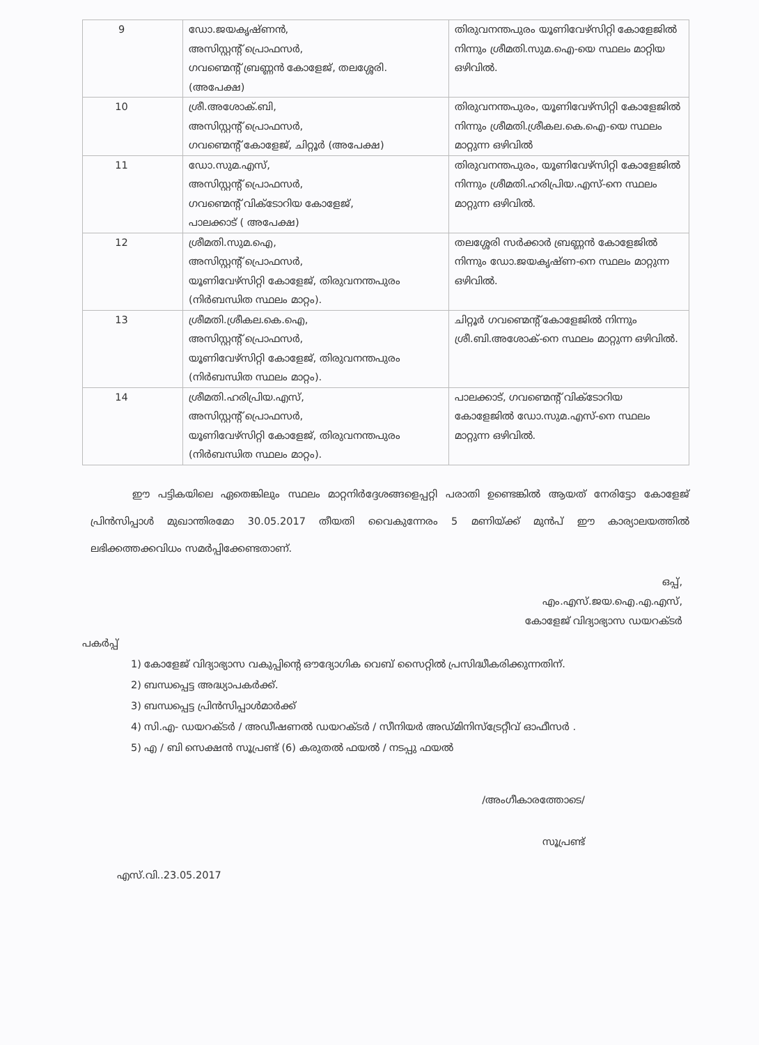| 9 | ഡോ.ജയകൃഷ്ണൻ, അസിസ്റ്റന്റ് പ്രൊഫസർ, ഗവണ്മെന്റ് ബ്രണ്ണൻ കോളേജ്, തലശ്ശേരി. (അപേക്ഷ) | തിരുവനന്തപുരം യൂണിവേഴ്സിറ്റി കോളേജിൽ നിന്നും ശ്രീമതി.സുമ.ഐ-യെ സ്ഥലം മാറ്റിയ ഒഴിവിൽ. |
| 10 | ശ്രീ.അശോക്.ബി, അസിസ്റ്റന്റ് പ്രൊഫസർ, ഗവണ്മെന്റ് കോളേജ്, ചിറ്റൂർ (അപേക്ഷ) | തിരുവനന്തപുരം, യൂണിവേഴ്സിറ്റി കോളേജിൽ നിന്നും ശ്രീമതി.ശ്രീകല.കെ.ഐ-യെ സ്ഥലം മാറ്റുന്ന ഒഴിവിൽ |
| 11 | ഡോ.സുമ.എസ്, അസിസ്റ്റന്റ് പ്രൊഫസർ, ഗവണ്മെന്റ് വിക്ടോറിയ കോളേജ്, പാലക്കാട് ( അപേക്ഷ) | തിരുവനന്തപുരം, യൂണിവേഴ്സിറ്റി കോളേജിൽ നിന്നും ശ്രീമതി.ഹരിപ്രിയ.എസ്-നെ സ്ഥലം മാറ്റുന്ന ഒഴിവിൽ. |
| 12 | ശ്രീമതി.സുമ.ഐ, അസിസ്റ്റന്റ് പ്രൊഫസർ, യൂണിവേഴ്സിറ്റി കോളേജ്, തിരുവനന്തപുരം (നിർബന്ധിത സ്ഥലം മാറ്റം). | തലശ്ശേരി സർക്കാർ ബ്രണ്ണൻ കോളേജിൽ നിന്നും ഡോ.ജയകൃഷ്ണ-നെ സ്ഥലം മാറ്റുന്ന ഒഴിവിൽ. |
| 13 | ശ്രീമതി.ശ്രീകല.കെ.ഐ, അസിസ്റ്റന്റ് പ്രൊഫസർ, യൂണിവേഴ്സിറ്റി കോളേജ്, തിരുവനന്തപുരം (നിർബന്ധിത സ്ഥലം മാറ്റം). | ചിറ്റൂർ ഗവണ്മെന്റ് കോളേജിൽ നിന്നും ശ്രീ.ബി.അശോക്-നെ സ്ഥലം മാറ്റുന്ന ഒഴിവിൽ. |
| 14 | ശ്രീമതി.ഹരിപ്രിയ.എസ്, അസിസ്റ്റന്റ് പ്രൊഫസർ, യൂണിവേഴ്സിറ്റി കോളേജ്, തിരുവനന്തപുരം (നിർബന്ധിത സ്ഥലം മാറ്റം). | പാലക്കാട്, ഗവണ്മെന്റ് വിക്ടോറിയ കോളേജിൽ ഡോ.സുമ.എസ്-നെ സ്ഥലം മാറ്റുന്ന ഒഴിവിൽ. |
ഈ പട്ടികയിലെ ഏതെങ്കിലും സ്ഥലം മാറ്റനിർദ്ദേശങ്ങളെപ്പറ്റി പരാതി ഉണ്ടെങ്കിൽ ആയത് നേരിട്ടോ കോളേജ് പ്രിൻസിപ്പാൾ മുഖാന്തിരമോ 30.05.2017 തീയതി വൈകുന്നേരം 5 മണിയ്ക്ക് മുൻപ് ഈ കാര്യാലയത്തിൽ ലഭിക്കത്തക്കവിധം സമർപ്പിക്കേണ്ടതാണ്.
ഒപ്പ്,
എം.എസ്.ജയ.ഐ.എ.എസ്,
കോളേജ് വിദ്യാഭ്യാസ ഡയറക്ടർ
പകർപ്പ്
1) കോളേജ് വിദ്യാഭ്യാസ വകുപ്പിന്റെ ഔദ്യോഗിക വെബ് സൈറ്റിൽ പ്രസിദ്ധീകരിക്കുന്നതിന്.
2) ബന്ധപ്പെട്ട അദ്ധ്യാപകർക്ക്.
3) ബന്ധപ്പെട്ട പ്രിൻസിപ്പാൾമാർക്ക്
4) സി.എ- ഡയറക്ടർ / അഡീഷണൽ ഡയറക്ടർ / സീനിയർ അഡ്മിനിസ്ട്രേറ്റീവ് ഓഫീസർ .
5) എ / ബി സെക്ഷൻ സൂപ്രണ്ട് (6) കരുതൽ ഫയൽ / നടപ്പു ഫയൽ
/അംഗീകാരത്തോടെ/
സൂപ്രണ്ട്
എസ്.വി..23.05.2017